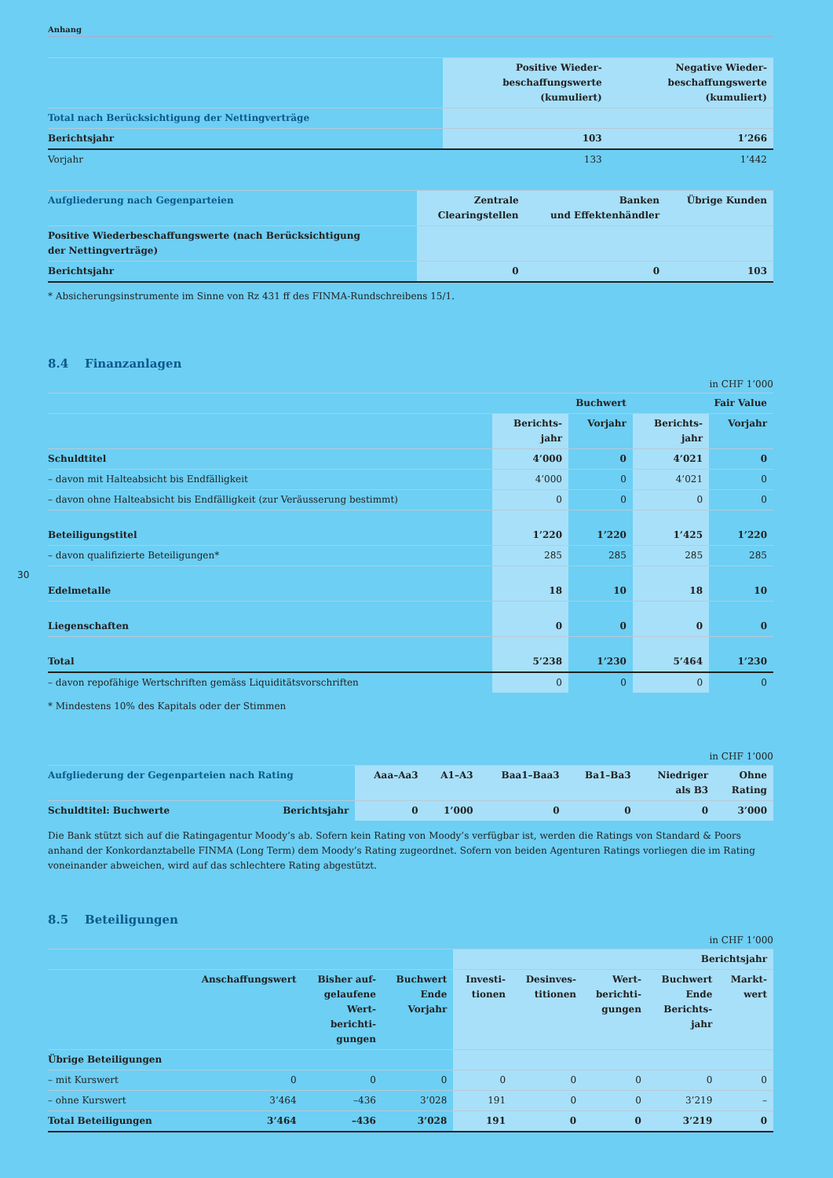Anhang
| | Positive Wieder- beschaffungswerte (kumuliert) | Negative Wieder- beschaffungswerte (kumuliert) |
| --- | --- | --- |
| Total nach Berücksichtigung der Nettingverträge | | |
| Berichtsjahr | 103 | 1’266 |
| Vorjahr | 133 | 1’442 |
| Aufgliederung nach Gegenparteien | Zentrale Clearingstellen | Banken und Effektenhändler | Übrige Kunden |
| --- | --- | --- | --- |
| Positive Wiederbeschaffungswerte (nach Berücksichtigung der Nettingverträge) | | | |
| Berichtsjahr | 0 | 0 | 103 |
* Absicherungsinstrumente im Sinne von Rz 431 ff des FINMA-Rundschreibens 15/1.
8.4 Finanzanlagen
in CHF 1’000
| | Buchwert | | Fair Value | |
| --- | --- | --- | --- | --- |
| | Berichts- jahr | Vorjahr | Berichts- jahr | Vorjahr |
| Schuldtitel | 4’000 | 0 | 4’021 | 0 |
| – davon mit Halteabsicht bis Endfälligkeit | 4’000 | 0 | 4’021 | 0 |
| – davon ohne Halteabsicht bis Endfälligkeit (zur Veräusserung bestimmt) | 0 | 0 | 0 | 0 |
| Beteiligungstitel | 1’220 | 1’220 | 1’425 | 1’220 |
| – davon qualifizierte Beteiligungen* | 285 | 285 | 285 | 285 |
| Edelmetalle | 18 | 10 | 18 | 10 |
| Liegenschaften | 0 | 0 | 0 | 0 |
| Total | 5’238 | 1’230 | 5’464 | 1’230 |
| – davon repofähige Wertschriften gemäss Liquiditätsvorschriften | 0 | 0 | 0 | 0 |
* Mindestens 10% des Kapitals oder der Stimmen
in CHF 1’000
| Aufgliederung der Gegenparteien nach Rating | | Aaa–Aa3 | A1–A3 | Baa1–Baa3 | Ba1–Ba3 | Niedriger als B3 | Ohne Rating |
| --- | --- | --- | --- | --- | --- | --- | --- |
| Schuldtitel: Buchwerte | Berichtsjahr | 0 | 1’000 | 0 | 0 | 0 | 3’000 |
Die Bank stützt sich auf die Ratingagentur Moody’s ab. Sofern kein Rating von Moody’s verfügbar ist, werden die Ratings von Standard & Poors anhand der Konkordanztabelle FINMA (Long Term) dem Moody’s Rating zugeordnet. Sofern von beiden Agenturen Ratings vorliegen die im Rating voneinander abweichen, wird auf das schlechtere Rating abgestützt.
8.5 Beteiligungen
in CHF 1’000
| | | | | Berichtsjahr | | | | |
| --- | --- | --- | --- | --- | --- | --- | --- | --- |
| | Anschaffungswert | Bisher auf- gelaufene Wert- berichti- gungen | Buchwert Ende Vorjahr | Investi- tionen | Desinves- titionen | Wert- berichti- gungen | Buchwert Ende Berichts- jahr | Markt- wert |
| Übrige Beteiligungen | | | | | | | | |
| – mit Kurswert | 0 | 0 | 0 | 0 | 0 | 0 | 0 | 0 |
| – ohne Kurswert | 3’464 | –436 | 3’028 | 191 | 0 | 0 | 3’219 | – |
| Total Beteiligungen | 3’464 | –436 | 3’028 | 191 | 0 | 0 | 3’219 | 0 |
30